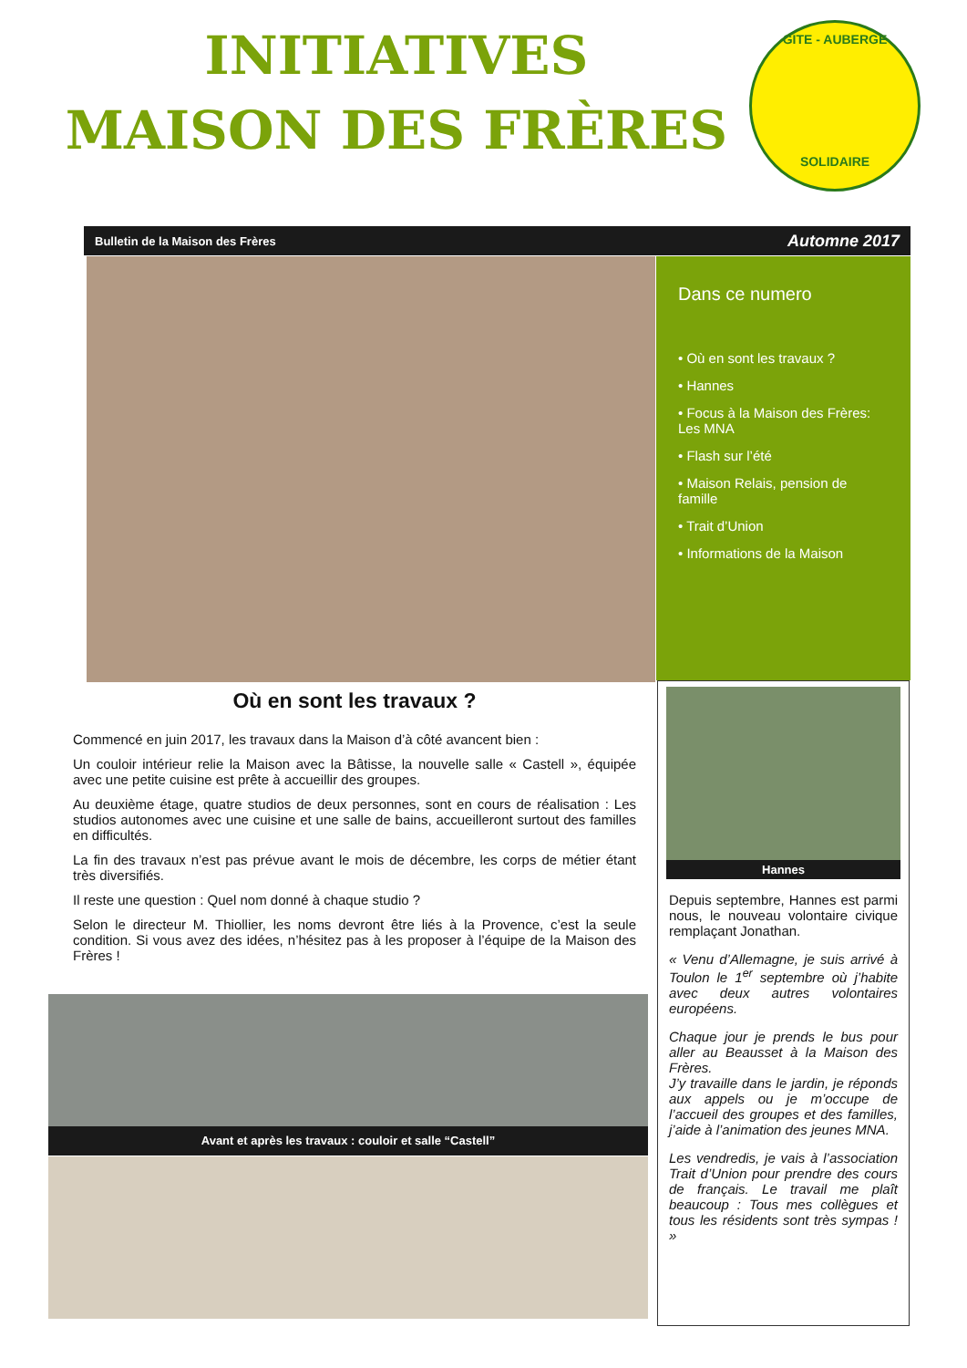INITIATIVES
MAISON DES FRÈRES
GITE - AUBERGE
SOLIDAIRE
Bulletin de la Maison des Frères Automne 2017
Dans ce numero
• Où en sont les travaux ?
• Hannes
• Focus à la Maison des Frères: Les MNA
• Flash sur l’été
• Maison Relais, pension de famille
• Trait d’Union
• Informations de la Maison
Où en sont les travaux ?
Commencé en juin 2017, les travaux dans la Maison d’à côté avancent bien :
Un couloir intérieur relie la Maison avec la Bâtisse, la nouvelle salle « Castell », équipée avec une petite cuisine est prête à accueillir des groupes.
Au deuxième étage, quatre studios de deux personnes, sont en cours de réalisation : Les studios autonomes avec une cuisine et une salle de bains, accueilleront surtout des familles en difficultés.
La fin des travaux n’est pas prévue avant le mois de décembre, les corps de métier étant très diversifiés.
Il reste une question : Quel nom donné à chaque studio ?
Selon le directeur M. Thiollier, les noms devront être liés à la Provence, c’est la seule condition. Si vous avez des idées, n’hésitez pas à les proposer à l’équipe de la Maison des Frères !
Avant et après les travaux : couloir et salle “Castell”
Hannes
Depuis septembre, Hannes est parmi nous, le nouveau volontaire civique remplaçant Jonathan.
« Venu d’Allemagne, je suis arrivé à Toulon le 1<sup>er</sup> septembre où j’habite avec deux autres volontaires européens.
Chaque jour je prends le bus pour aller au Beausset à la Maison des Frères.
J’y travaille dans le jardin, je réponds aux appels ou je m’occupe de l’accueil des groupes et des familles, j’aide à l’animation des jeunes MNA.
Les vendredis, je vais à l’association Trait d’Union pour prendre des cours de français. Le travail me plaît beaucoup : Tous mes collègues et tous les résidents sont très sympas ! »